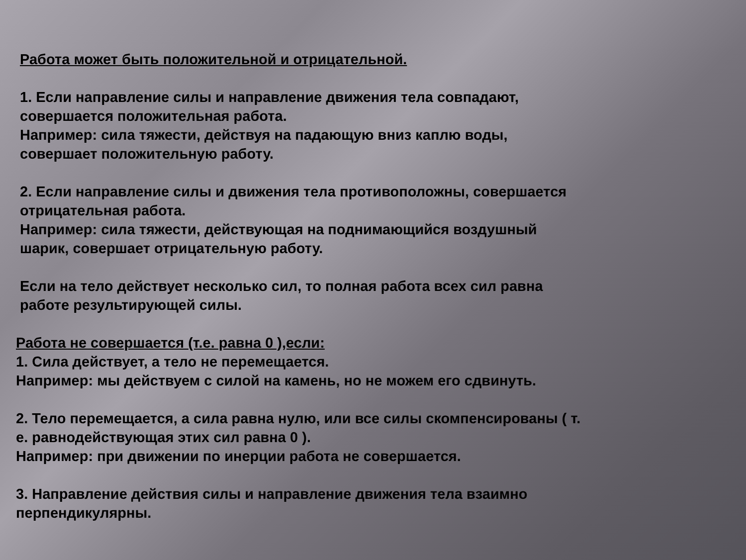Работа может быть положительной и отрицательной.
1. Если направление силы и направление движения тела совпадают,
совершается положительная работа.
Например: сила тяжести, действуя на падающую вниз каплю воды,
совершает положительную работу.
2. Если направление силы и движения тела противоположны, совершается
отрицательная работа.
Например: сила тяжести, действующая на поднимающийся воздушный
шарик, совершает отрицательную работу.
Если на тело действует несколько сил, то полная работа всех сил равна
работе результирующей силы.
Работа не совершается (т.е. равна 0 ),если:
1. Сила действует, а тело не перемещается.
Например: мы действуем с силой на камень, но не можем его сдвинуть.
2. Тело перемещается, а сила равна нулю, или все силы скомпенсированы ( т.
е. равнодействующая этих сил равна 0 ).
Например: при движении по инерции работа не совершается.
3. Направление действия силы и направление движения тела взаимно
перпендикулярны.